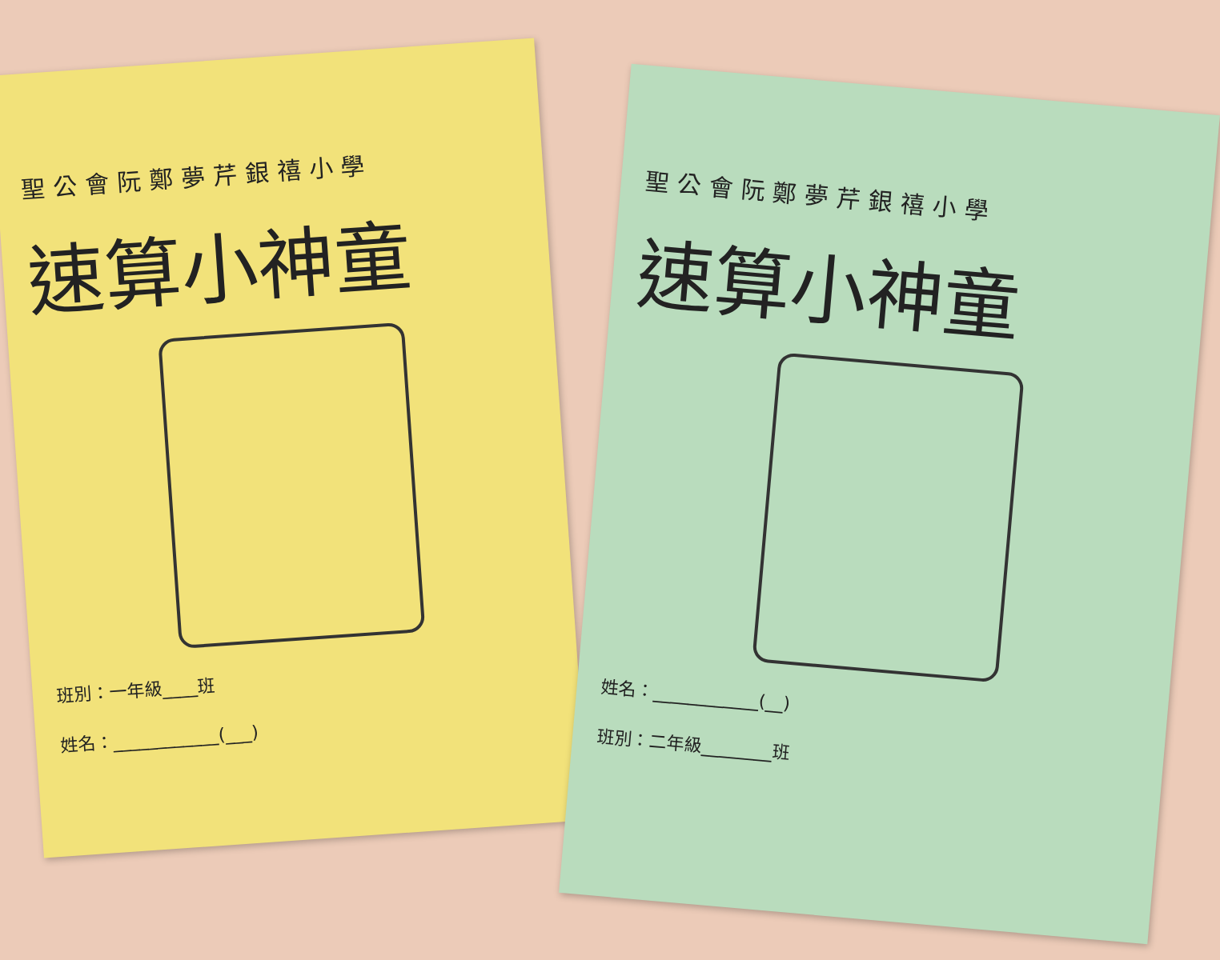聖公會阮鄭夢芹銀禧小學
速算小神童
班別：一年級____班
姓名：____________(___)
聖公會阮鄭夢芹銀禧小學
速算小神童
姓名：____________(__)
班別：二年級________班